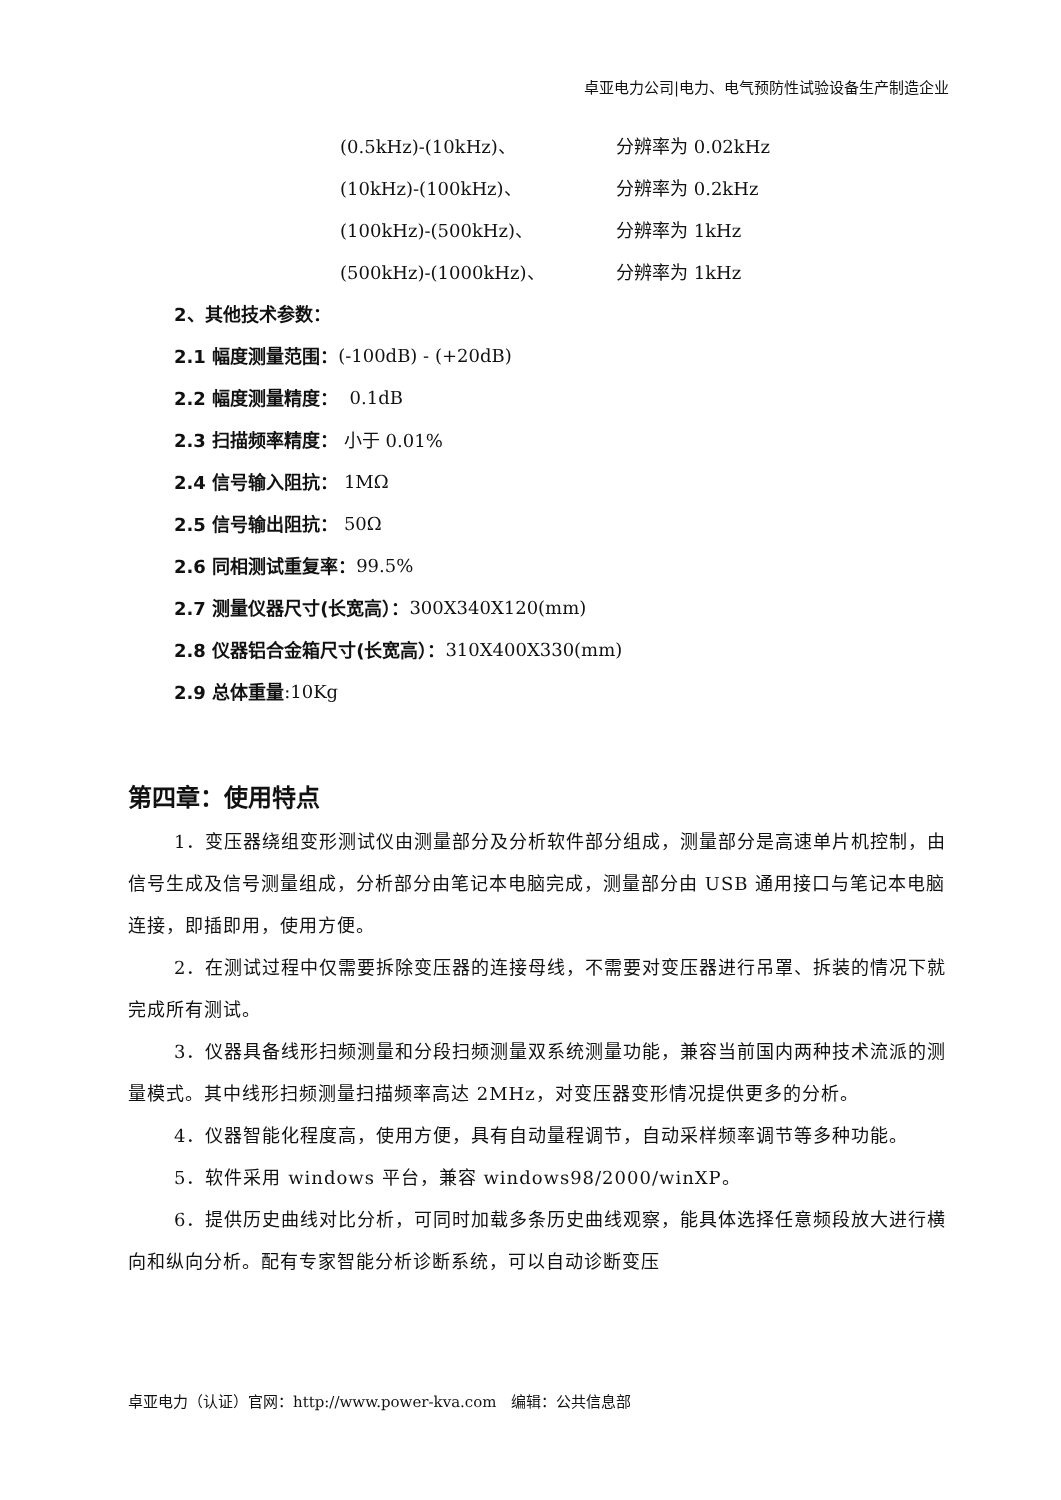卓亚电力公司|电力、电气预防性试验设备生产制造企业
(0.5kHz)-(10kHz)、 分辨率为 0.02kHz
(10kHz)-(100kHz)、 分辨率为 0.2kHz
(100kHz)-(500kHz)、 分辨率为 1kHz
(500kHz)-(1000kHz)、 分辨率为 1kHz
2、其他技术参数：
2.1 幅度测量范围： (-100dB) - (+20dB)
2.2 幅度测量精度： 0.1dB
2.3 扫描频率精度： 小于 0.01%
2.4 信号输入阻抗： 1MΩ
2.5 信号输出阻抗： 50Ω
2.6 同相测试重复率： 99.5%
2.7 测量仪器尺寸(长宽高）： 300X340X120(mm)
2.8 仪器铝合金箱尺寸(长宽高）： 310X400X330(mm)
2.9 总体重量:10Kg
第四章：使用特点
1．变压器绕组变形测试仪由测量部分及分析软件部分组成，测量部分是高速单片机控制，由信号生成及信号测量组成，分析部分由笔记本电脑完成，测量部分由 USB 通用接口与笔记本电脑连接，即插即用，使用方便。
2．在测试过程中仅需要拆除变压器的连接母线，不需要对变压器进行吊罩、拆装的情况下就完成所有测试。
3．仪器具备线形扫频测量和分段扫频测量双系统测量功能，兼容当前国内两种技术流派的测量模式。其中线形扫频测量扫描频率高达 2MHz，对变压器变形情况提供更多的分析。
4．仪器智能化程度高，使用方便，具有自动量程调节，自动采样频率调节等多种功能。
5．软件采用 windows 平台，兼容 windows98/2000/winXP。
6．提供历史曲线对比分析，可同时加载多条历史曲线观察，能具体选择任意频段放大进行横向和纵向分析。配有专家智能分析诊断系统，可以自动诊断变压
卓亚电力（认证）官网：http://www.power-kva.com 编辑：公共信息部